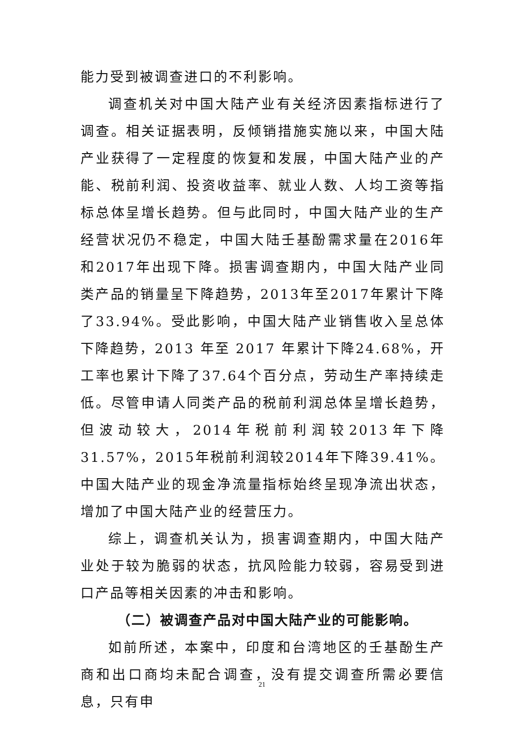能力受到被调查进口的不利影响。
调查机关对中国大陆产业有关经济因素指标进行了调查。相关证据表明，反倾销措施实施以来，中国大陆产业获得了一定程度的恢复和发展，中国大陆产业的产能、税前利润、投资收益率、就业人数、人均工资等指标总体呈增长趋势。但与此同时，中国大陆产业的生产经营状况仍不稳定，中国大陆壬基酚需求量在2016年和2017年出现下降。损害调查期内，中国大陆产业同类产品的销量呈下降趋势，2013年至2017年累计下降了33.94%。受此影响，中国大陆产业销售收入呈总体下降趋势，2013 年至 2017 年累计下降24.68%，开工率也累计下降了37.64个百分点，劳动生产率持续走低。尽管申请人同类产品的税前利润总体呈增长趋势，但波动较大，2014年税前利润较2013年下降31.57%，2015年税前利润较2014年下降39.41%。中国大陆产业的现金净流量指标始终呈现净流出状态，增加了中国大陆产业的经营压力。
综上，调查机关认为，损害调查期内，中国大陆产业处于较为脆弱的状态，抗风险能力较弱，容易受到进口产品等相关因素的冲击和影响。
（二）被调查产品对中国大陆产业的可能影响。
如前所述，本案中，印度和台湾地区的壬基酚生产商和出口商均未配合调查，没有提交调查所需必要信息，只有申
21